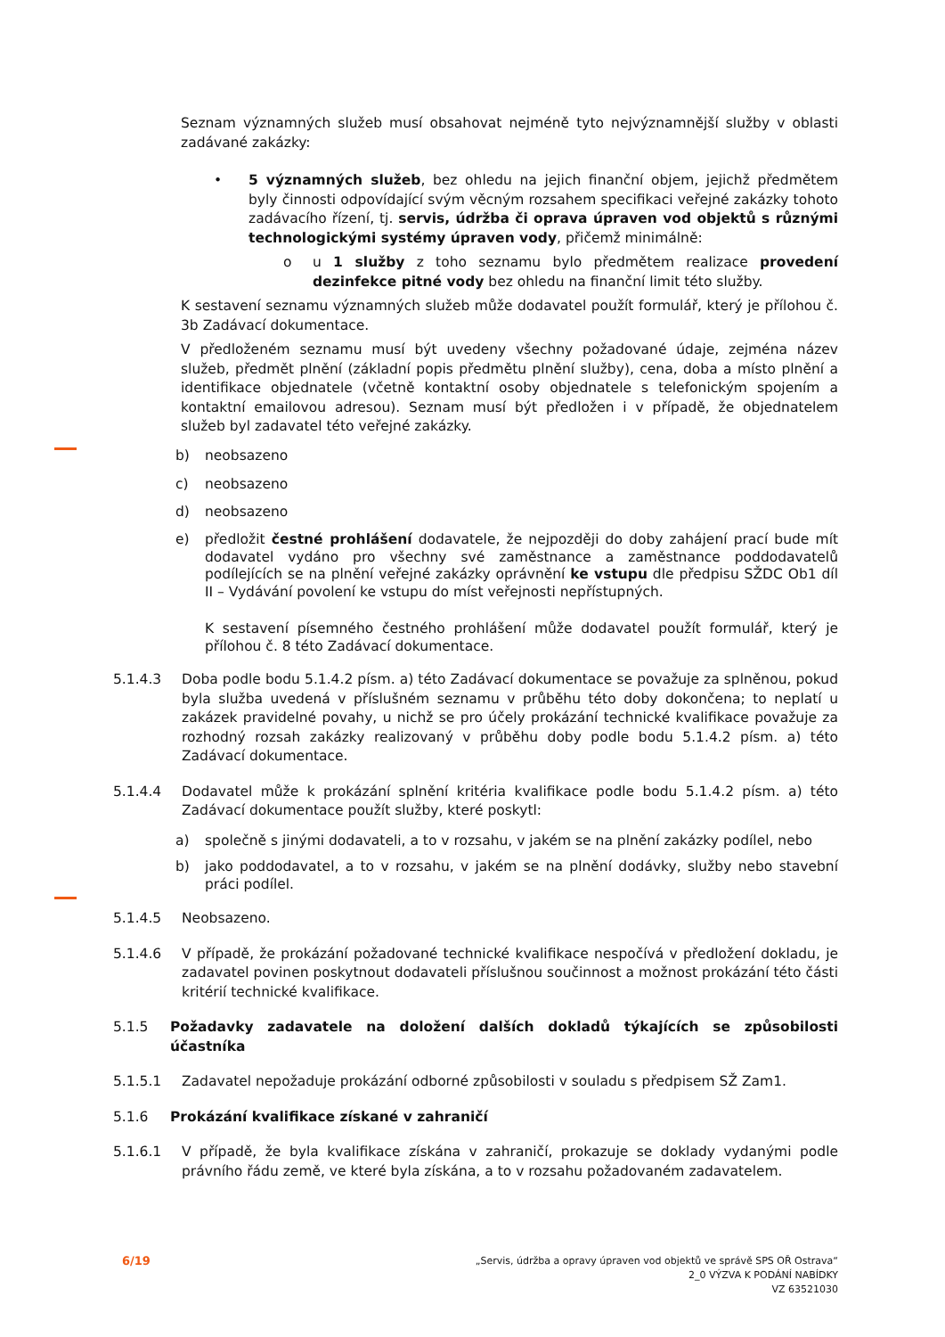Seznam významných služeb musí obsahovat nejméně tyto nejvýznamnější služby v oblasti zadávané zakázky:
• 5 významných služeb, bez ohledu na jejich finanční objem, jejichž předmětem byly činnosti odpovídající svým věcným rozsahem specifikaci veřejné zakázky tohoto zadávacího řízení, tj. servis, údržba či oprava úpraven vod objektů s různými technologickými systémy úpraven vody, přičemž minimálně:
o u 1 služby z toho seznamu bylo předmětem realizace provedení dezinfekce pitné vody bez ohledu na finanční limit této služby.
K sestavení seznamu významných služeb může dodavatel použít formulář, který je přílohou č. 3b Zadávací dokumentace.
V předloženém seznamu musí být uvedeny všechny požadované údaje, zejména název služeb, předmět plnění (základní popis předmětu plnění služby), cena, doba a místo plnění a identifikace objednatele (včetně kontaktní osoby objednatele s telefonickým spojením a kontaktní emailovou adresou). Seznam musí být předložen i v případě, že objednatelem služeb byl zadavatel této veřejné zakázky.
b) neobsazeno
c) neobsazeno
d) neobsazeno
e) předložit čestné prohlášení dodavatele, že nejpozději do doby zahájení prací bude mít dodavatel vydáno pro všechny své zaměstnance a zaměstnance poddodavatelů podílejících se na plnění veřejné zakázky oprávnění ke vstupu dle předpisu SŽDC Ob1 díl II – Vydávání povolení ke vstupu do míst veřejnosti nepřístupných.
K sestavení písemného čestného prohlášení může dodavatel použít formulář, který je přílohou č. 8 této Zadávací dokumentace.
5.1.4.3 Doba podle bodu 5.1.4.2 písm. a) této Zadávací dokumentace se považuje za splněnou, pokud byla služba uvedená v příslušném seznamu v průběhu této doby dokončena; to neplatí u zakázek pravidelné povahy, u nichž se pro účely prokázání technické kvalifikace považuje za rozhodný rozsah zakázky realizovaný v průběhu doby podle bodu 5.1.4.2 písm. a) této Zadávací dokumentace.
5.1.4.4 Dodavatel může k prokázání splnění kritéria kvalifikace podle bodu 5.1.4.2 písm. a) této Zadávací dokumentace použít služby, které poskytl:
a) společně s jinými dodavateli, a to v rozsahu, v jakém se na plnění zakázky podílel, nebo
b) jako poddodavatel, a to v rozsahu, v jakém se na plnění dodávky, služby nebo stavební práci podílel.
5.1.4.5 Neobsazeno.
5.1.4.6 V případě, že prokázání požadované technické kvalifikace nespočívá v předložení dokladu, je zadavatel povinen poskytnout dodavateli příslušnou součinnost a možnost prokázání této části kritérií technické kvalifikace.
5.1.5 Požadavky zadavatele na doložení dalších dokladů týkajících se způsobilosti účastníka
5.1.5.1 Zadavatel nepožaduje prokázání odborné způsobilosti v souladu s předpisem SŽ Zam1.
5.1.6 Prokázání kvalifikace získané v zahraničí
5.1.6.1 V případě, že byla kvalifikace získána v zahraničí, prokazuje se doklady vydanými podle právního řádu země, ve které byla získána, a to v rozsahu požadovaném zadavatelem.
6/19
„Servis, údržba a opravy úpraven vod objektů ve správě SPS OŘ Ostrava“
2_0 VÝZVA K PODÁNÍ NABÍDKY
VZ 63521030